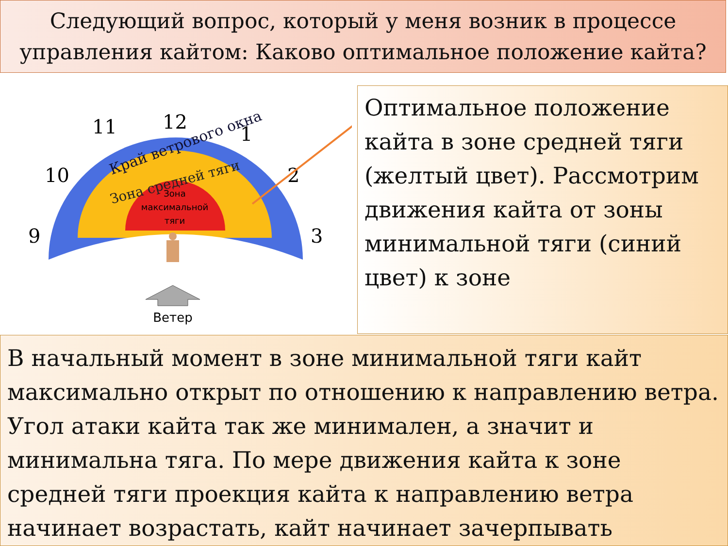Следующий вопрос, который у меня возник в процессе управления кайтом: Каково оптимальное положение кайта?
11
12
1
10
2
9
3
Край ветрового окна
Зона средней тяги
Зона
максимальной
тяги
Ветер
Оптимальное положение кайта в зоне средней тяги (желтый цвет). Рассмотрим движения кайта от зоны минимальной тяги (синий цвет) к зоне
В начальный момент в зоне минимальной тяги кайт максимально открыт по отношению к направлению ветра. Угол атаки кайта так же минимален, а значит и минимальна тяга. По мере движения кайта к зоне средней тяги проекция кайта к направлению ветра начинает возрастать, кайт начинает зачерпывать